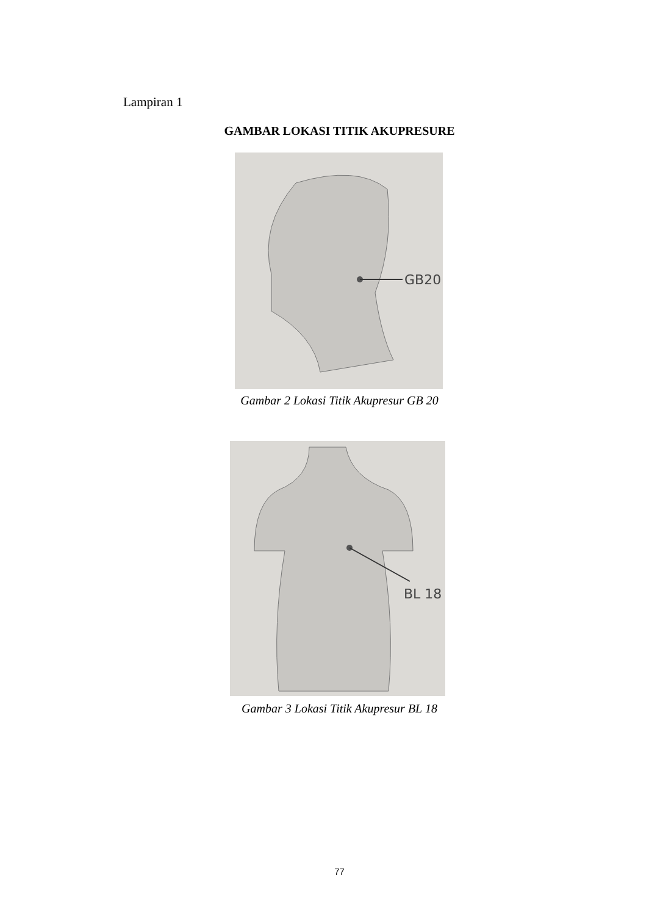Lampiran 1
GAMBAR LOKASI TITIK AKUPRESURE
GB20
Gambar 2 Lokasi Titik Akupresur GB 20
BL 18
Gambar 3 Lokasi Titik Akupresur BL 18
77